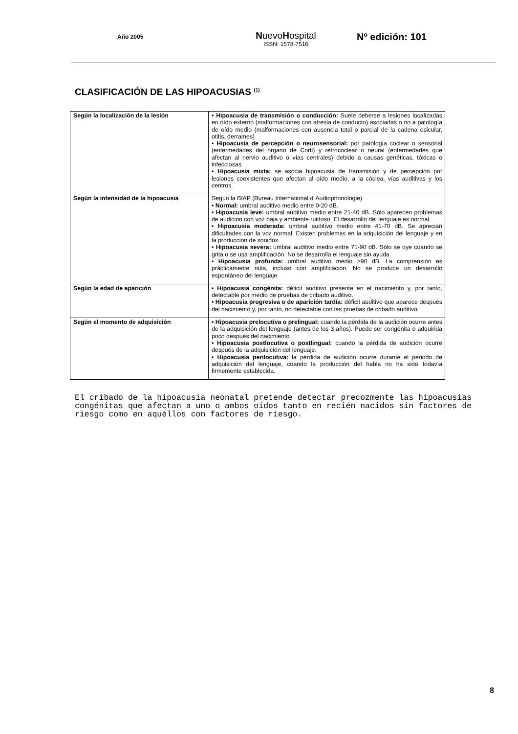Año 2005
NuevoHospital
ISSN: 1578-7516
Nº edición: 101
CLASIFICACIÓN DE LAS HIPOACUSIAS <sup>(1)</sup>
| Según la localización de la lesión | • Hipoacusia de transmisión o conducción: Suele deberse a lesiones localizadas en oído externo (malformaciones con atresia de conducto) asociadas o no a patología de oído medio (malformaciones con ausencia total o parcial de la cadena osicular, otitis, derrames) • Hipoacusia de percepción o neurosensorial: por patología coclear o sensorial (enfermedades del órgano de Corti) y retrococlear o neural (enfermedades que afectan al nervio auditivo o vías centrales) debido a causas genéticas, tóxicas o infecciosas. • Hipoacusia mixta: se asocia hipoacusia de transmisión y de percepción por lesiones coexistentes que afectan al oído medio, a la cóclea, vías auditivas y los centros. |
| Según la intensidad de la hipoacusia | Según la BIAP (Bureau International d´Audiophonologie) • Normal: umbral auditivo medio entre 0-20 dB. • Hipoacusia leve: umbral auditivo medio entre 21-40 dB. Sólo aparecen problemas de audición con voz baja y ambiente ruidoso. El desarrollo del lenguaje es normal. • Hipoacusia moderada: umbral auditivo medio entre 41-70 dB. Se aprecian dificultades con la voz normal. Existen problemas en la adquisición del lenguaje y en la producción de sonidos. • Hipoacusia severa: umbral auditivo medio entre 71-90 dB. Sólo se oye cuando se grita o se usa amplificación. No se desarrolla el lenguaje sin ayuda. • Hipoacusia profunda: umbral auditivo medio >90 dB. La comprensión es prácticamente nula, incluso con amplificación. No se produce un desarrollo espontáneo del lenguaje. |
| Según la edad de aparición | • Hipoacusia congénita: déficit auditivo presente en el nacimiento y, por tanto, detectable por medio de pruebas de cribado auditivo. • Hipoacusia progresiva o de aparición tardía: déficit auditivo que aparece después del nacimiento y, por tanto, no detectable con las pruebas de cribado auditivo. |
| Según el momento de adquisición | • Hipoacusia prelocutiva o prelingual: cuando la pérdida de la audición ocurre antes de la adquisición del lenguaje (antes de los 3 años). Puede ser congénita o adquirida poco después del nacimiento. • Hipoacusia postlocutiva o postlingual: cuando la pérdida de audición ocurre después de la adquisición del lenguaje. • Hipoacusia perilocutiva: la pérdida de audición ocurre durante el periodo de adquisición del lenguaje, cuando la producción del habla no ha sido todavía firmemente establecida. |
El cribado de la hipoacusia neonatal pretende detectar precozmente las hipoacusias congénitas que afectan a uno o ambos oídos tanto en recién nacidos sin factores de riesgo como en aquéllos con factores de riesgo.
8